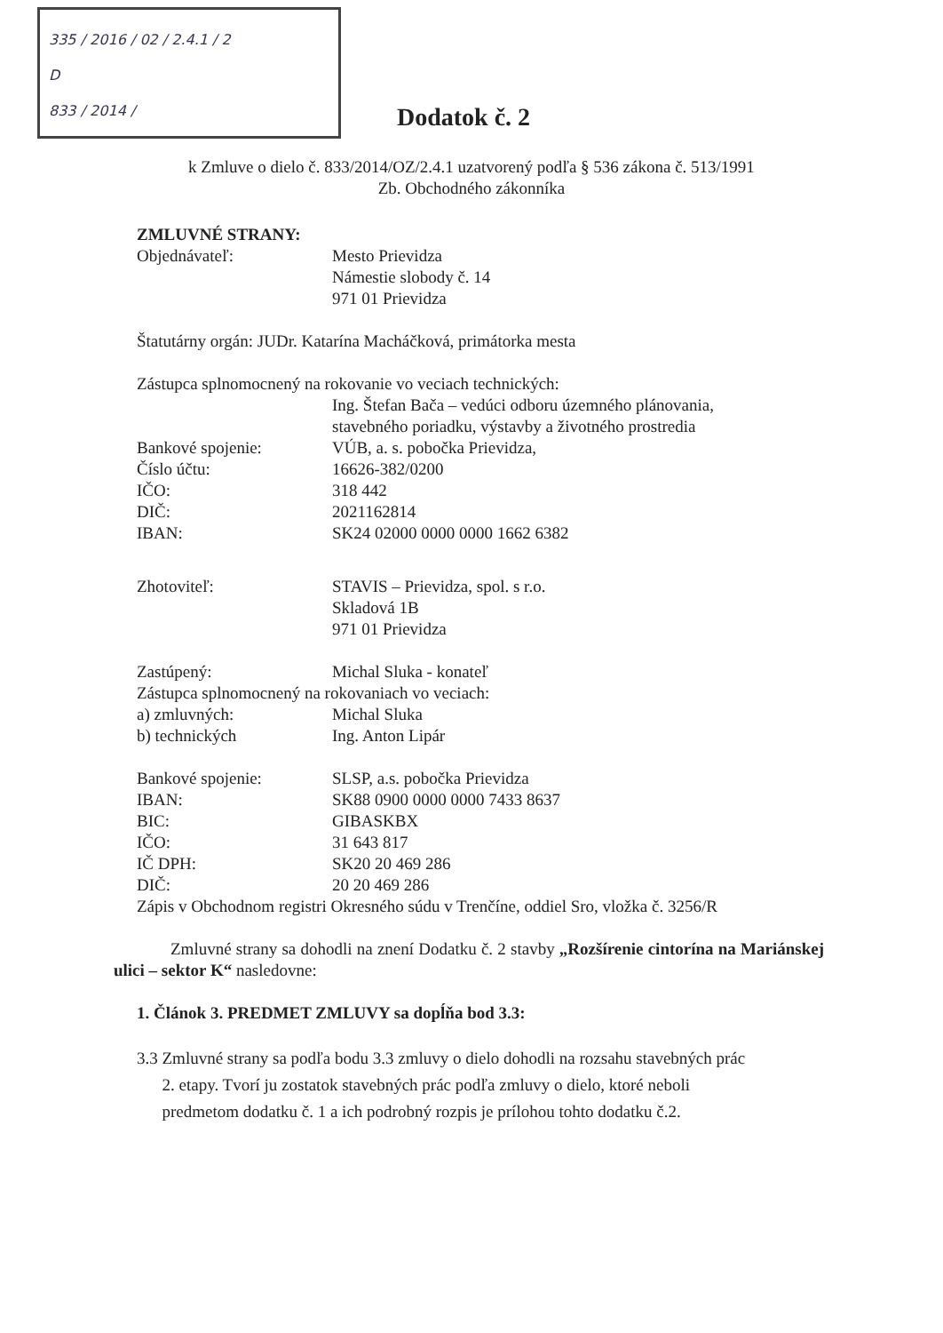335 / 2016 / 02 / 2.4.1 / 2
D
833 / 2014 /
Dodatok č. 2
k Zmluve o dielo č. 833/2014/OZ/2.4.1 uzatvorený podľa § 536 zákona č. 513/1991
Zb. Obchodného zákonníka
ZMLUVNÉ STRANY:
Objednávateľ: Mesto Prievidza
Námestie slobody č. 14
971 01 Prievidza
Štatutárny orgán: JUDr. Katarína Macháčková, primátorka mesta
Zástupca splnomocnený na rokovanie vo veciach technických:
Ing. Štefan Bača – vedúci odboru územného plánovania,
stavebného poriadku, výstavby a životného prostredia
Bankové spojenie: VÚB, a. s. pobočka Prievidza,
Číslo účtu: 16626-382/0200
IČO: 318 442
DIČ: 2021162814
IBAN: SK24 02000 0000 0000 1662 6382
Zhotoviteľ: STAVIS – Prievidza, spol. s r.o.
Skladová 1B
971 01 Prievidza
Zastúpený: Michal Sluka - konateľ
Zástupca splnomocnený na rokovaniach vo veciach:
a) zmluvných: Michal Sluka
b) technických Ing. Anton Lipár
Bankové spojenie: SLSP, a.s. pobočka Prievidza
IBAN: SK88 0900 0000 0000 7433 8637
BIC: GIBASKBX
IČO: 31 643 817
IČ DPH: SK20 20 469 286
DIČ: 20 20 469 286
Zápis v Obchodnom registri Okresného súdu v Trenčíne, oddiel Sro, vložka č. 3256/R
Zmluvné strany sa dohodli na znení Dodatku č. 2 stavby „Rozšírenie cintorína na Mariánskej ulici – sektor K“ nasledovne:
1. Článok 3. PREDMET ZMLUVY sa dopĺňa bod 3.3:
3.3 Zmluvné strany sa podľa bodu 3.3 zmluvy o dielo dohodli na rozsahu stavebných prác
2. etapy. Tvorí ju zostatok stavebných prác podľa zmluvy o dielo, ktoré neboli
predmetom dodatku č. 1 a ich podrobný rozpis je prílohou tohto dodatku č.2.